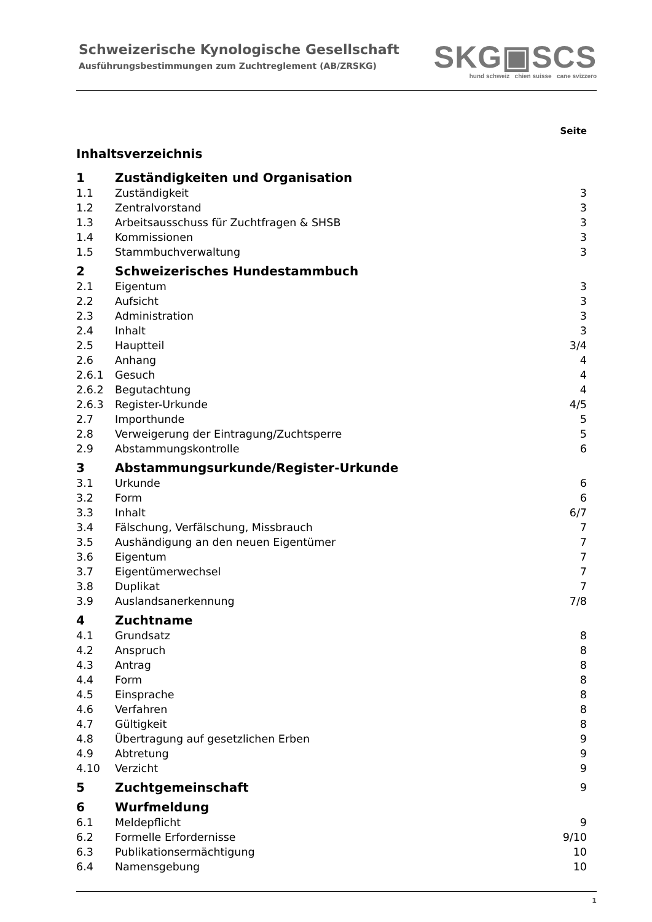Schweizerische Kynologische Gesellschaft
Ausführungsbestimmungen zum Zuchtreglement (AB/ZRSKG)
SKG▣SCS
hund schweiz chien suisse cane svizzero
Seite
Inhaltsverzeichnis
1 Zuständigkeiten und Organisation
1.1 Zuständigkeit 3
1.2 Zentralvorstand 3
1.3 Arbeitsausschuss für Zuchtfragen & SHSB 3
1.4 Kommissionen 3
1.5 Stammbuchverwaltung 3
2 Schweizerisches Hundestammbuch
2.1 Eigentum 3
2.2 Aufsicht 3
2.3 Administration 3
2.4 Inhalt 3
2.5 Hauptteil 3/4
2.6 Anhang 4
2.6.1 Gesuch 4
2.6.2 Begutachtung 4
2.6.3 Register-Urkunde 4/5
2.7 Importhunde 5
2.8 Verweigerung der Eintragung/Zuchtsperre 5
2.9 Abstammungskontrolle 6
3 Abstammungsurkunde/Register-Urkunde
3.1 Urkunde 6
3.2 Form 6
3.3 Inhalt 6/7
3.4 Fälschung, Verfälschung, Missbrauch 7
3.5 Aushändigung an den neuen Eigentümer 7
3.6 Eigentum 7
3.7 Eigentümerwechsel 7
3.8 Duplikat 7
3.9 Auslandsanerkennung 7/8
4 Zuchtname
4.1 Grundsatz 8
4.2 Anspruch 8
4.3 Antrag 8
4.4 Form 8
4.5 Einsprache 8
4.6 Verfahren 8
4.7 Gültigkeit 8
4.8 Übertragung auf gesetzlichen Erben 9
4.9 Abtretung 9
4.10 Verzicht 9
5 Zuchtgemeinschaft 9
6 Wurfmeldung
6.1 Meldepflicht 9
6.2 Formelle Erfordernisse 9/10
6.3 Publikationsermächtigung 10
6.4 Namensgebung 10
1